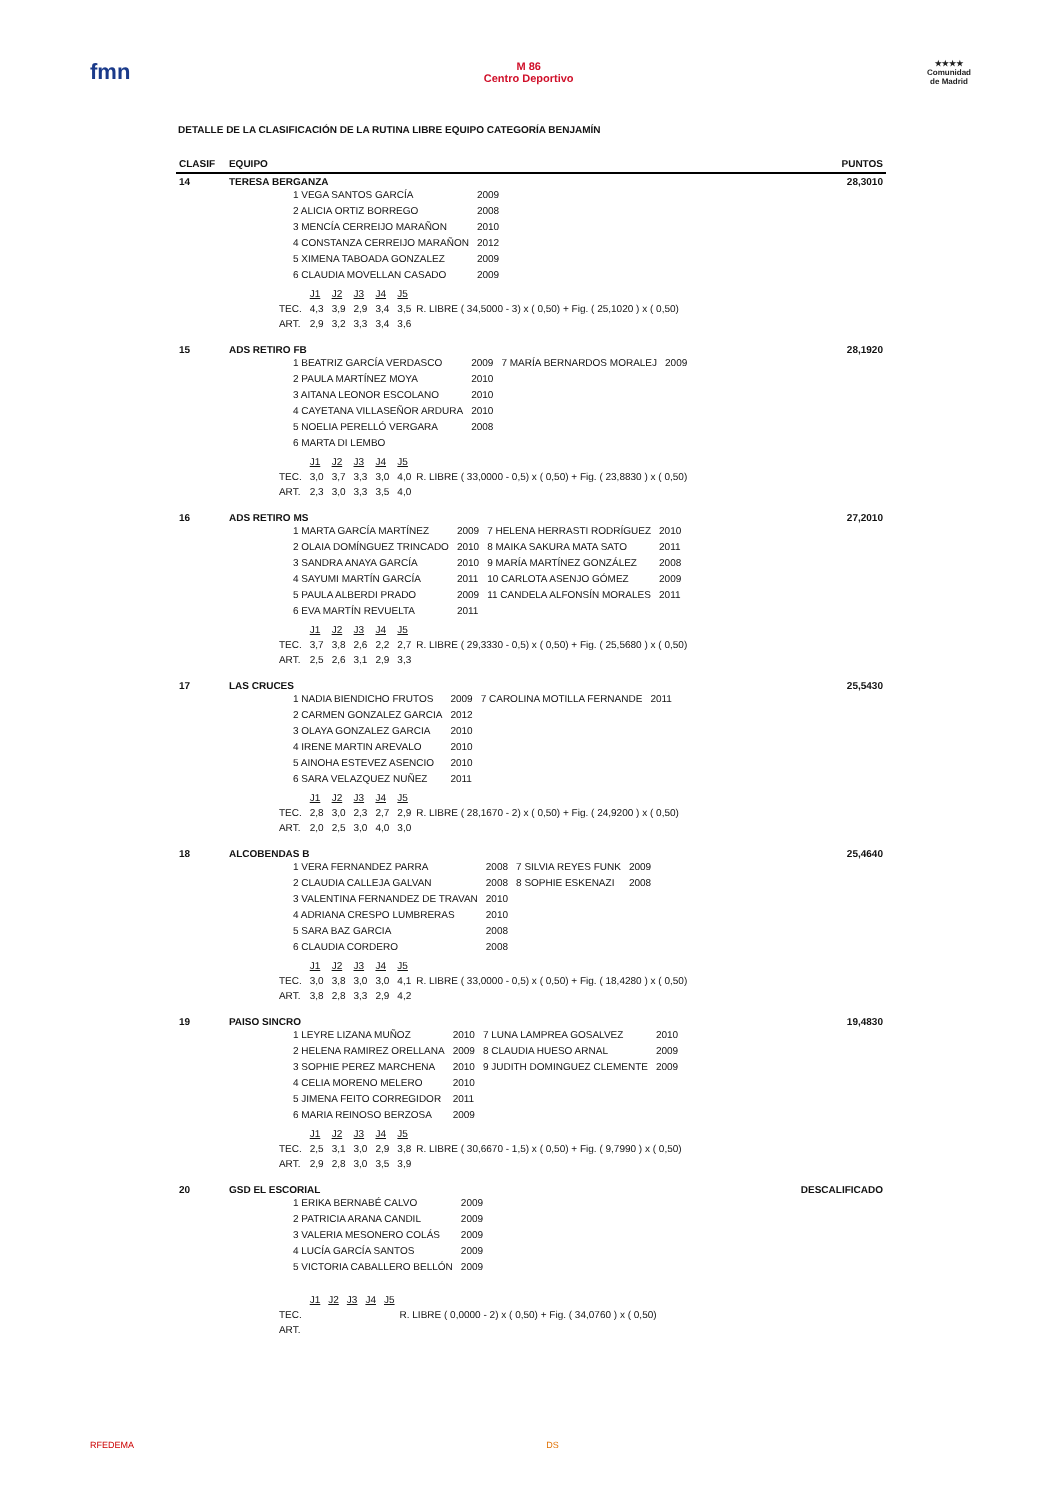fmn
M 86
Centro Deportivo
★★★★
Comunidad
de Madrid
DETALLE DE LA CLASIFICACIÓN DE LA RUTINA LIBRE EQUIPO CATEGORÍA BENJAMÍN
| CLASIF | EQUIPO | PUNTOS |
| --- | --- | --- |
| 14 | TERESA BERGANZA / 1 VEGA SANTOS GARCÍA / 2009 / / 2 ALICIA ORTIZ BORREGO / 2008 / / 3 MENCÍA CERREIJO MARAÑON / 2010 / / 4 CONSTANZA CERREIJO MARAÑON / 2012 / / 5 XIMENA TABOADA GONZALEZ / 2009 / / 6 CLAUDIA MOVELLAN CASADO / 2009 / / / J1 / J2 / J3 / J4 / J5 / / TEC. / 4,3 / 3,9 / 2,9 / 3,4 / 3,5 / / ART. / 2,9 / 3,2 / 3,3 / 3,4 / 3,6 / R. LIBRE ( 34,5000 - 3) x ( 0,50) + Fig. ( 25,1020 ) x ( 0,50) | 28,3010 |
| 15 | ADS RETIRO FB / 1 BEATRIZ GARCÍA VERDASCO / 2009 / 7 MARÍA BERNARDOS MORALEJ / 2009 / / 2 PAULA MARTÍNEZ MOYA / 2010 / / / / 3 AITANA LEONOR ESCOLANO / 2010 / / / / 4 CAYETANA VILLASEÑOR ARDURA / 2010 / / / / 5 NOELIA PERELLÓ VERGARA / 2008 / / / / 6 MARTA DI LEMBO / / / / / / J1 / J2 / J3 / J4 / J5 / / TEC. / 3,0 / 3,7 / 3,3 / 3,0 / 4,0 / / ART. / 2,3 / 3,0 / 3,3 / 3,5 / 4,0 / R. LIBRE ( 33,0000 - 0,5) x ( 0,50) + Fig. ( 23,8830 ) x ( 0,50) | 28,1920 |
| 16 | ADS RETIRO MS / 1 MARTA GARCÍA MARTÍNEZ / 2009 / 7 HELENA HERRASTI RODRÍGUEZ / 2010 / / 2 OLAIA DOMÍNGUEZ TRINCADO / 2010 / 8 MAIKA SAKURA MATA SATO / 2011 / / 3 SANDRA ANAYA GARCÍA / 2010 / 9 MARÍA MARTÍNEZ GONZÁLEZ / 2008 / / 4 SAYUMI MARTÍN GARCÍA / 2011 / 10 CARLOTA ASENJO GÓMEZ / 2009 / / 5 PAULA ALBERDI PRADO / 2009 / 11 CANDELA ALFONSÍN MORALES / 2011 / / 6 EVA MARTÍN REVUELTA / 2011 / / / / / J1 / J2 / J3 / J4 / J5 / / TEC. / 3,7 / 3,8 / 2,6 / 2,2 / 2,7 / / ART. / 2,5 / 2,6 / 3,1 / 2,9 / 3,3 / R. LIBRE ( 29,3330 - 0,5) x ( 0,50) + Fig. ( 25,5680 ) x ( 0,50) | 27,2010 |
| 17 | LAS CRUCES / 1 NADIA BIENDICHO FRUTOS / 2009 / 7 CAROLINA MOTILLA FERNANDE / 2011 / / 2 CARMEN GONZALEZ GARCIA / 2012 / / / / 3 OLAYA GONZALEZ GARCIA / 2010 / / / / 4 IRENE MARTIN AREVALO / 2010 / / / / 5 AINOHA ESTEVEZ ASENCIO / 2010 / / / / 6 SARA VELAZQUEZ NUÑEZ / 2011 / / / / / J1 / J2 / J3 / J4 / J5 / / TEC. / 2,8 / 3,0 / 2,3 / 2,7 / 2,9 / / ART. / 2,0 / 2,5 / 3,0 / 4,0 / 3,0 / R. LIBRE ( 28,1670 - 2) x ( 0,50) + Fig. ( 24,9200 ) x ( 0,50) | 25,5430 |
| 18 | ALCOBENDAS B / 1 VERA FERNANDEZ PARRA / 2008 / 7 SILVIA REYES FUNK / 2009 / / 2 CLAUDIA CALLEJA GALVAN / 2008 / 8 SOPHIE ESKENAZI / 2008 / / 3 VALENTINA FERNANDEZ DE TRAVAN / 2010 / / / / 4 ADRIANA CRESPO LUMBRERAS / 2010 / / / / 5 SARA BAZ GARCIA / 2008 / / / / 6 CLAUDIA CORDERO / 2008 / / / / / J1 / J2 / J3 / J4 / J5 / / TEC. / 3,0 / 3,8 / 3,0 / 3,0 / 4,1 / / ART. / 3,8 / 2,8 / 3,3 / 2,9 / 4,2 / R. LIBRE ( 33,0000 - 0,5) x ( 0,50) + Fig. ( 18,4280 ) x ( 0,50) | 25,4640 |
| 19 | PAISO SINCRO / 1 LEYRE LIZANA MUÑOZ / 2010 / 7 LUNA LAMPREA GOSALVEZ / 2010 / / 2 HELENA RAMIREZ ORELLANA / 2009 / 8 CLAUDIA HUESO ARNAL / 2009 / / 3 SOPHIE PEREZ MARCHENA / 2010 / 9 JUDITH DOMINGUEZ CLEMENTE / 2009 / / 4 CELIA MORENO MELERO / 2010 / / / / 5 JIMENA FEITO CORREGIDOR / 2011 / / / / 6 MARIA REINOSO BERZOSA / 2009 / / / / / J1 / J2 / J3 / J4 / J5 / / TEC. / 2,5 / 3,1 / 3,0 / 2,9 / 3,8 / / ART. / 2,9 / 2,8 / 3,0 / 3,5 / 3,9 / R. LIBRE ( 30,6670 - 1,5) x ( 0,50) + Fig. ( 9,7990 ) x ( 0,50) | 19,4830 |
| 20 | GSD EL ESCORIAL / 1 ERIKA BERNABÉ CALVO / 2009 / / 2 PATRICIA ARANA CANDIL / 2009 / / 3 VALERIA MESONERO COLÁS / 2009 / / 4 LUCÍA GARCÍA SANTOS / 2009 / / 5 VICTORIA CABALLERO BELLÓN / 2009 / / / J1 / J2 / J3 / J4 / J5 / / TEC. / / / / / / / ART. / / / / / / R. LIBRE ( 0,0000 - 2) x ( 0,50) + Fig. ( 34,0760 ) x ( 0,50) | DESCALIFICADO |
RFEDEMA DS